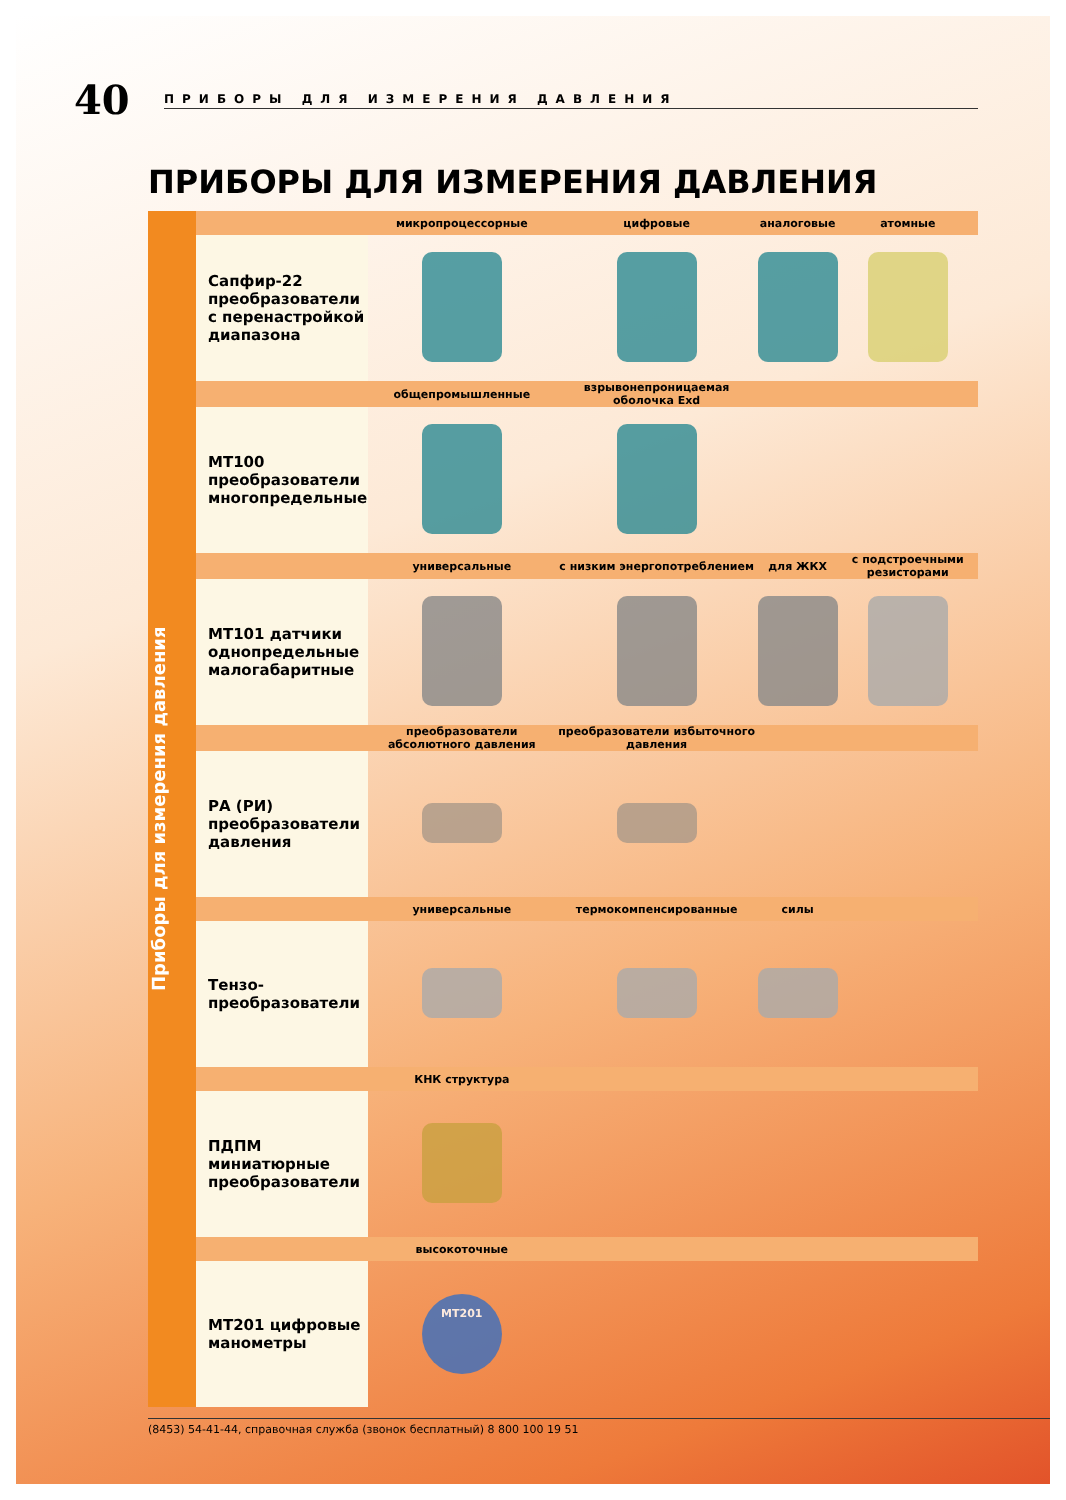40
ПРИБОРЫ ДЛЯ ИЗМЕРЕНИЯ ДАВЛЕНИЯ
ПРИБОРЫ ДЛЯ ИЗМЕРЕНИЯ ДАВЛЕНИЯ
Приборы для измерения давления
| | микропроцессорные | цифровые | аналоговые | атомные |
| Сапфир-22 преобразователи с перенастройкой диапазона | | | | |
| | общепромышленные | взрывонепроницаемая оболочка Exd | | |
| МТ100 преобразователи многопредельные | | | | |
| | универсальные | с низким энергопотреблением | для ЖКХ | с подстроечными резисторами |
| МТ101 датчики однопредельные малогабаритные | | | | |
| | преобразователи абсолютного давления | преобразователи избыточного давления | | |
| РА (РИ) преобразователи давления | | | | |
| | универсальные | термокомпенсированные | силы | |
| Тензо-преобразователи | | | | |
| | КНК структура | | | |
| ПДПМ миниатюрные преобразователи | | | | |
| | высокоточные | | | |
| МТ201 цифровые манометры | МТ201 | | | |
(8453) 54-41-44, справочная служба (звонок бесплатный) 8 800 100 19 51